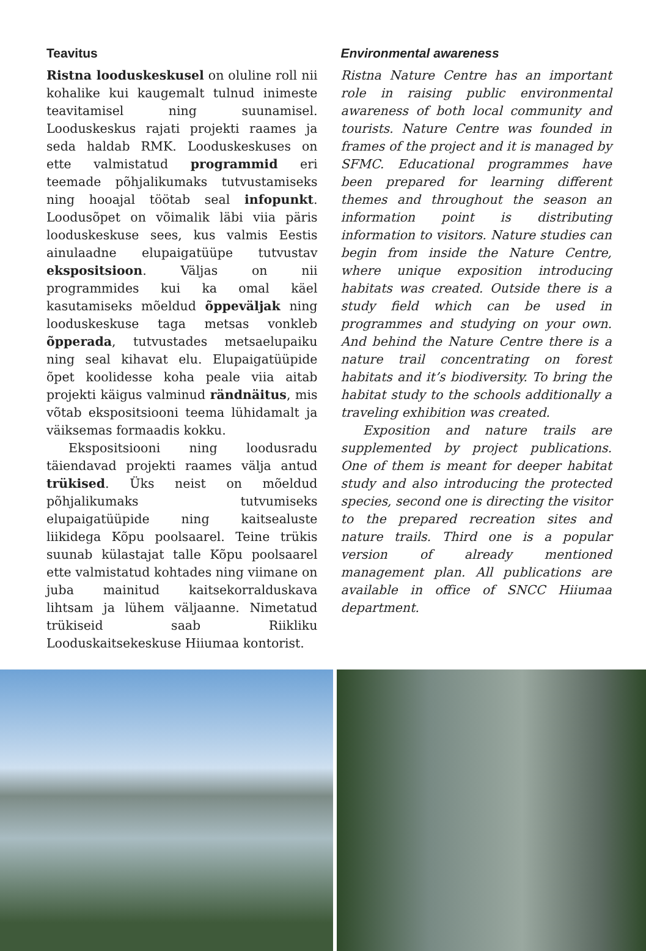Teavitus
Ristna looduskeskusel on oluline roll nii kohalike kui kaugemalt tulnud inimeste teavitamisel ning suunamisel. Looduskeskus rajati projekti raames ja seda haldab RMK. Looduskeskuses on ette valmistatud programmid eri teemade põhjalikumaks tutvustamiseks ning hooajal töötab seal infopunkt. Loodusõpet on võimalik läbi viia päris looduskeskuse sees, kus valmis Eestis ainulaadne elupaigatüüpe tutvustav ekspositsioon. Väljas on nii programmides kui ka omal käel kasutamiseks mõeldud õppeväljak ning looduskeskuse taga metsas vonkleb õpperada, tutvustades metsaelupaiku ning seal kihavat elu. Elupaigatüüpide õpet koolidesse koha peale viia aitab projekti käigus valminud rändnäitus, mis võtab ekspositsiooni teema lühidamalt ja väiksemas formaadis kokku.
Ekspositsiooni ning loodusradu täiendavad projekti raames välja antud trükised. Üks neist on mõeldud põhjalikumaks tutvumiseks elupaigatüüpide ning kaitsealuste liikidega Kõpu poolsaarel. Teine trükis suunab külastajat talle Kõpu poolsaarel ette valmistatud kohtades ning viimane on juba mainitud kaitsekorralduskava lihtsam ja lühem väljaanne. Nimetatud trükiseid saab Riikliku Looduskaitsekeskuse Hiiumaa kontorist.
Environmental awareness
Ristna Nature Centre has an important role in raising public environmental awareness of both local community and tourists. Nature Centre was founded in frames of the project and it is managed by SFMC. Educational programmes have been prepared for learning different themes and throughout the season an information point is distributing information to visitors. Nature studies can begin from inside the Nature Centre, where unique exposition introducing habitats was created. Outside there is a study field which can be used in programmes and studying on your own. And behind the Nature Centre there is a nature trail concentrating on forest habitats and it’s biodiversity. To bring the habitat study to the schools additionally a traveling exhibition was created.
Exposition and nature trails are supplemented by project publications. One of them is meant for deeper habitat study and also introducing the protected species, second one is directing the visitor to the prepared recreation sites and nature trails. Third one is a popular version of already mentioned management plan. All publications are available in office of SNCC Hiiumaa department.